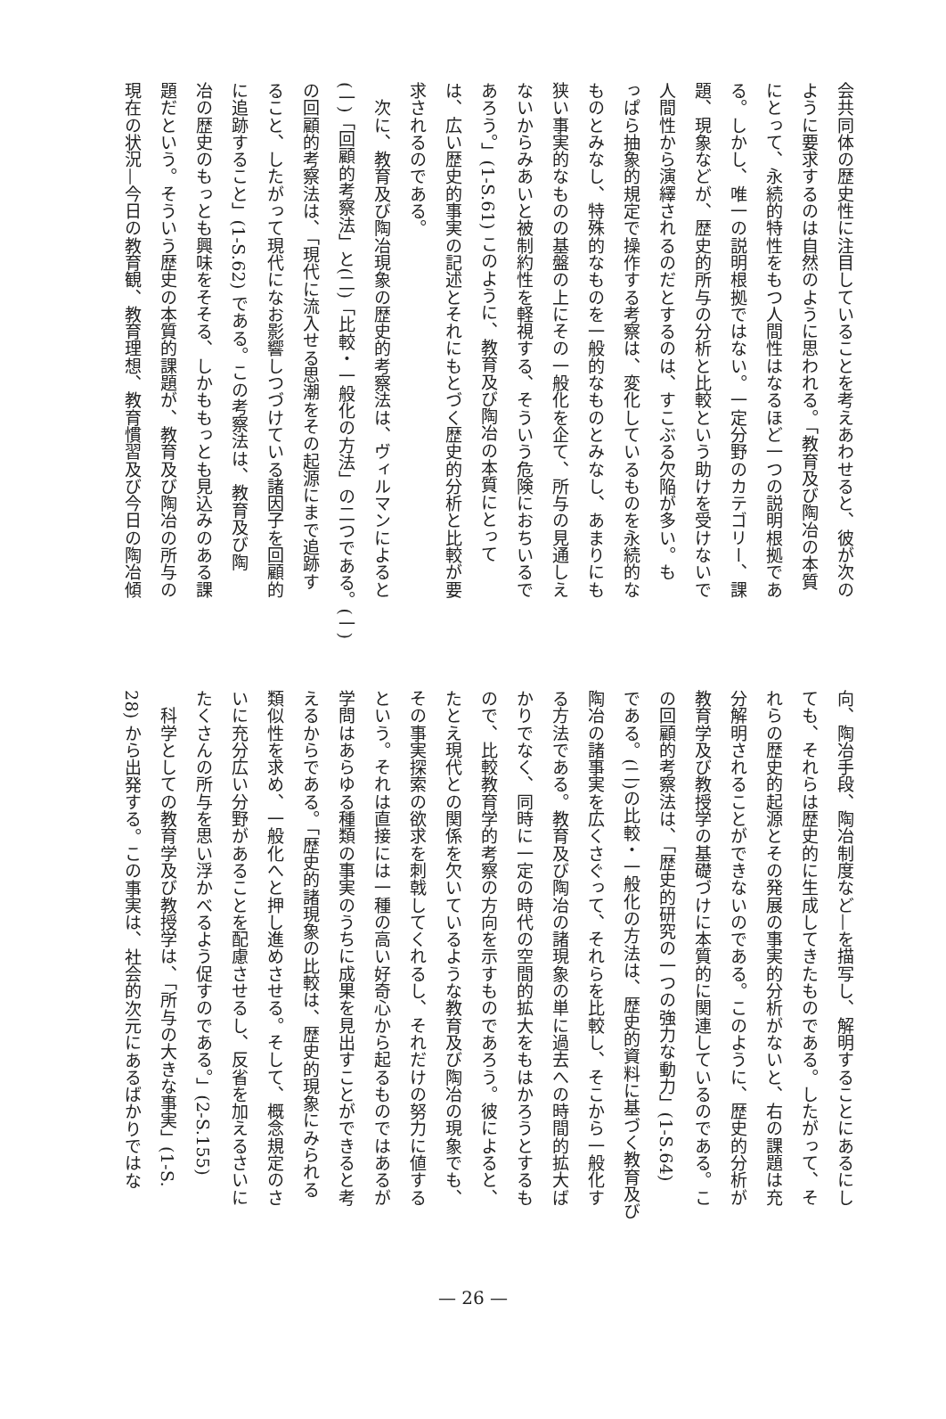会共同体の歴史性に注目していることを考えあわせると、彼が次の
ように要求するのは自然のように思われる。「教育及び陶冶の本質
にとって、永続的特性をもつ人間性はなるほど一つの説明根拠であ
る。しかし、唯一の説明根拠ではない。一定分野のカテゴリー、課
題、現象などが、歴史的所与の分析と比較という助けを受けないで
人間性から演繹されるのだとするのは、すこぶる欠陥が多い。も
っぱら抽象的規定で操作する考察は、変化しているものを永続的な
ものとみなし、特殊的なものを一般的なものとみなし、あまりにも
狭い事実的なものの基盤の上にその一般化を企て、所与の見通しえ
ないからみあいと被制約性を軽視する、そういう危険におちいるで
あろう。」(1-S.61) このように、教育及び陶冶の本質にとって
は、広い歴史的事実の記述とそれにもとづく歴史的分析と比較が要
求されるのである。
　次に、教育及び陶冶現象の歴史的考察法は、ヴィルマンによると
(一)「回顧的考察法」と(二)「比較・一般化の方法」の二つである。(一)
の回顧的考察法は、「現代に流入せる思潮をその起源にまで追跡す
ること、したがって現代になお影響しつづけている諸因子を回顧的
に追跡すること」(1-S.62) である。この考察法は、教育及び陶
冶の歴史のもっとも興味をそそる、しかももっとも見込みのある課
題だという。そういう歴史の本質的課題が、教育及び陶冶の所与の
現在の状況—今日の教育観、教育理想、教育慣習及び今日の陶冶傾
向、陶冶手段、陶冶制度など—を描写し、解明することにあるにし
ても、それらは歴史的に生成してきたものである。したがって、そ
れらの歴史的起源とその発展の事実的分析がないと、右の課題は充
分解明されることができないのである。このように、歴史的分析が
教育学及び教授学の基礎づけに本質的に関連しているのである。こ
の回顧的考察法は、「歴史的研究の一つの強力な動力」(1-S.64)
である。(二)の比較・一般化の方法は、歴史的資料に基づく教育及び
陶冶の諸事実を広くさぐって、それらを比較し、そこから一般化す
る方法である。教育及び陶冶の諸現象の単に過去への時間的拡大ば
かりでなく、同時に一定の時代の空間的拡大をもはかろうとするも
ので、比較教育学的考察の方向を示すものであろう。彼によると、
たとえ現代との関係を欠いているような教育及び陶冶の現象でも、
その事実探索の欲求を刺戟してくれるし、それだけの努力に値する
という。それは直接には一種の高い好奇心から起るものではあるが
学問はあらゆる種類の事実のうちに成果を見出すことができると考
えるからである。「歴史的諸現象の比較は、歴史的現象にみられる
類似性を求め、一般化へと押し進めさせる。そして、概念規定のさ
いに充分広い分野があることを配慮させるし、反省を加えるさいに
たくさんの所与を思い浮かべるよう促すのである。」(2-S.155)
　科学としての教育学及び教授学は、「所与の大きな事実」(1-S.
28) から出発する。この事実は、社会的次元にあるばかりではな
— 26 —